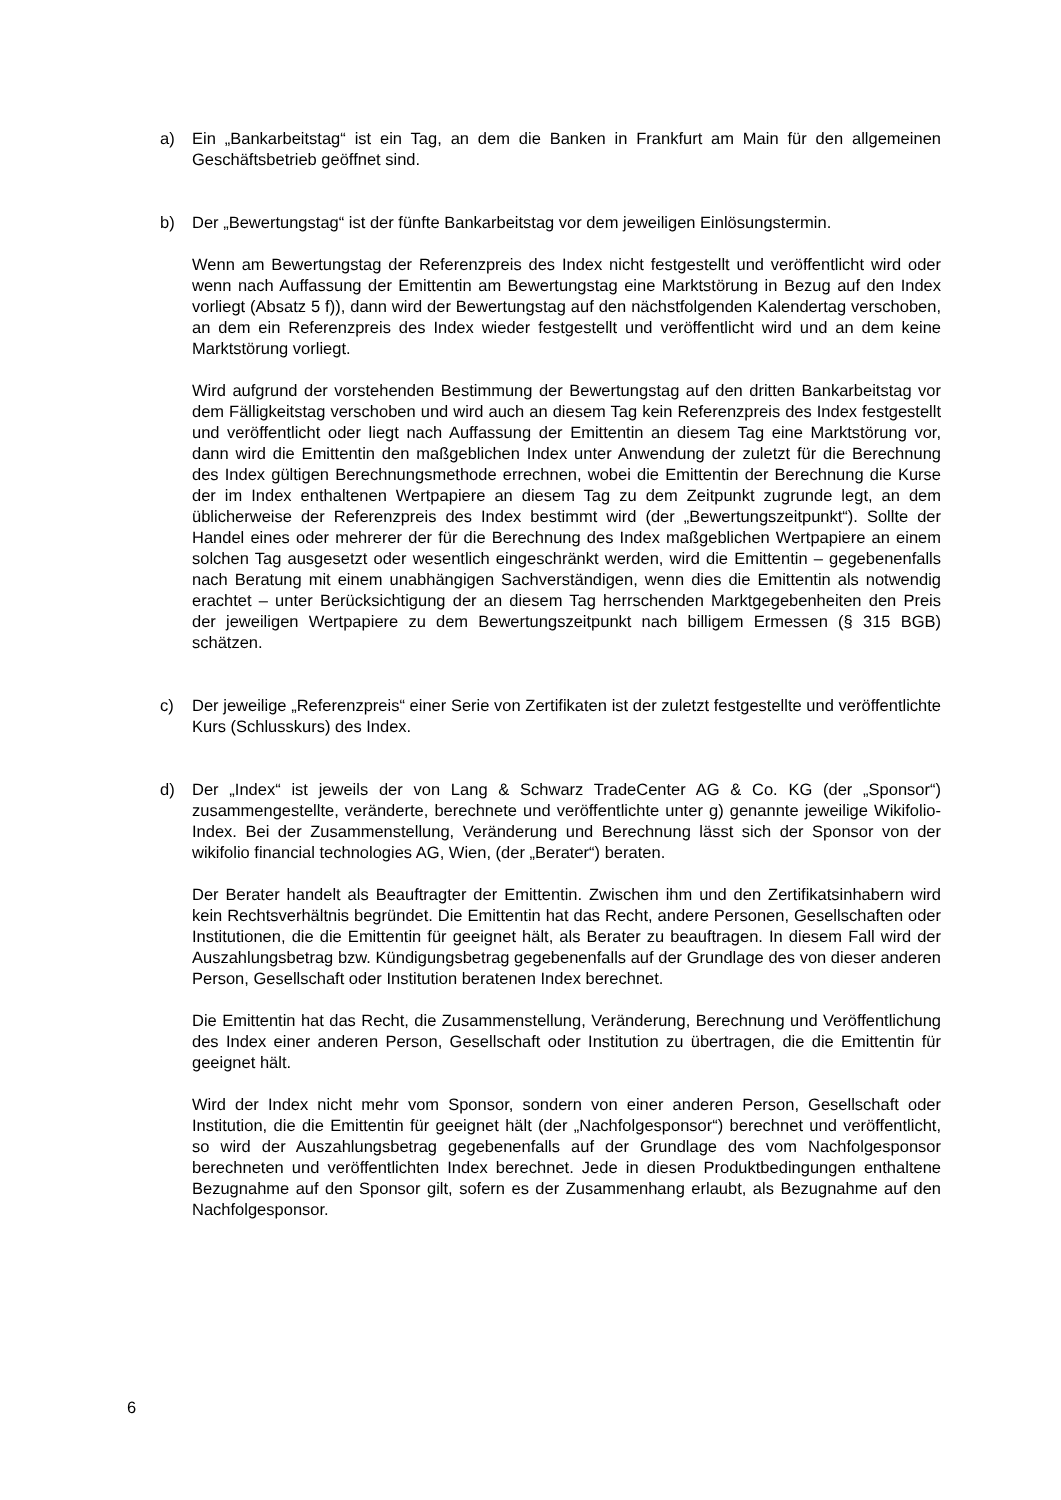a) Ein „Bankarbeitstag“ ist ein Tag, an dem die Banken in Frankfurt am Main für den allgemeinen Geschäftsbetrieb geöffnet sind.
b) Der „Bewertungstag“ ist der fünfte Bankarbeitstag vor dem jeweiligen Einlösungs­termin.
Wenn am Bewertungstag der Referenzpreis des Index nicht festgestellt und veröffentlicht wird oder wenn nach Auffassung der Emittentin am Bewertungstag eine Marktstörung in Bezug auf den Index vorliegt (Absatz 5 f)), dann wird der Bewertungstag auf den nächstfolgenden Kalendertag verschoben, an dem ein Referenzpreis des Index wieder festgestellt und veröffentlicht wird und an dem keine Marktstörung vorliegt.
Wird aufgrund der vorstehenden Bestimmung der Bewertungstag auf den dritten Bankarbeitstag vor dem Fälligkeitstag verschoben und wird auch an diesem Tag kein Referenzpreis des Index festgestellt und veröffentlicht oder liegt nach Auffassung der Emittentin an diesem Tag eine Marktstörung vor, dann wird die Emittentin den maßgeblichen Index unter Anwendung der zuletzt für die Berechnung des Index gültigen Berechnungsmethode errechnen, wobei die Emittentin der Berechnung die Kurse der im Index enthaltenen Wertpapiere an diesem Tag zu dem Zeitpunkt zugrunde legt, an dem üblicherweise der Referenzpreis des Index bestimmt wird (der „Bewertungszeitpunkt“). Sollte der Handel eines oder mehrerer der für die Berechnung des Index maßgeblichen Wertpapiere an einem solchen Tag ausgesetzt oder wesentlich eingeschränkt werden, wird die Emittentin – gegebenenfalls nach Beratung mit einem unabhängigen Sachverständigen, wenn dies die Emittentin als notwendig erachtet – unter Berücksichtigung der an diesem Tag herrschenden Marktgegebenheiten den Preis der jeweiligen Wertpapiere zu dem Bewertungs­zeitpunkt nach billigem Ermessen (§ 315 BGB) schätzen.
c) Der jeweilige „Referenzpreis“ einer Serie von Zertifikaten ist der zuletzt festgestellte und veröffentlichte Kurs (Schlusskurs) des Index.
d) Der „Index“ ist jeweils der von Lang & Schwarz TradeCenter AG & Co. KG (der „Sponsor“) zusammengestellte, veränderte, berechnete und veröffentlichte unter g) genannte jeweilige Wikifolio-Index. Bei der Zusammenstellung, Veränderung und Berechnung lässt sich der Sponsor von der wikifolio financial technologies AG, Wien, (der „Berater“) beraten.
Der Berater handelt als Beauftragter der Emittentin. Zwischen ihm und den Zertifikatsinhabern wird kein Rechtsverhältnis begründet. Die Emittentin hat das Recht, andere Personen, Gesellschaften oder Institutionen, die die Emittentin für geeignet hält, als Berater zu beauftragen. In diesem Fall wird der Auszahlungsbetrag bzw. Kündigungsbetrag gegebenenfalls auf der Grundlage des von dieser anderen Person, Gesellschaft oder Institution beratenen Index berechnet.
Die Emittentin hat das Recht, die Zusammenstellung, Veränderung, Berechnung und Veröffentlichung des Index einer anderen Person, Gesellschaft oder Institution zu übertragen, die die Emittentin für geeignet hält.
Wird der Index nicht mehr vom Sponsor, sondern von einer anderen Person, Gesellschaft oder Institution, die die Emittentin für geeignet hält (der „Nachfolge­sponsor“) berechnet und veröffentlicht, so wird der Auszahlungsbetrag gegebenenfalls auf der Grundlage des vom Nachfolgesponsor berechneten und veröffentlichten Index berechnet. Jede in diesen Produktbedingungen enthaltene Bezugnahme auf den Sponsor gilt, sofern es der Zusammenhang erlaubt, als Bezugnahme auf den Nachfolgesponsor.
6